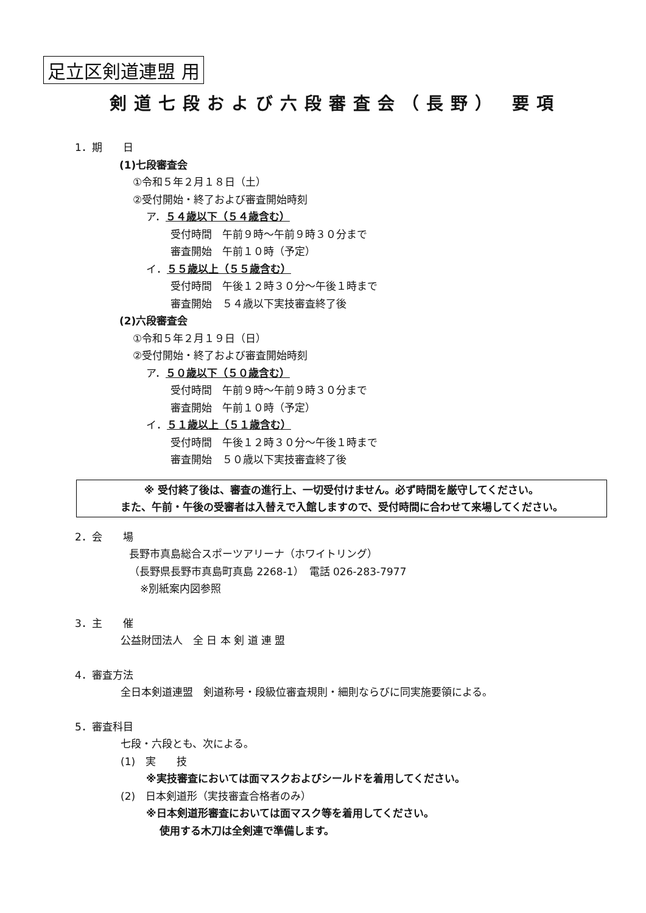足立区剣道連盟 用
剣道七段および六段審査会（長野） 要項
1．期　　日
(1)七段審査会
①令和５年２月１８日（土）
②受付開始・終了および審査開始時刻
ア．５４歳以下（５４歳含む）
受付時間　午前９時～午前９時３０分まで
審査開始　午前１０時（予定）
イ．５５歳以上（５５歳含む）
受付時間　午後１２時３０分～午後１時まで
審査開始　５４歳以下実技審査終了後
(2)六段審査会
①令和５年２月１９日（日）
②受付開始・終了および審査開始時刻
ア．５０歳以下（５０歳含む）
受付時間　午前９時～午前９時３０分まで
審査開始　午前１０時（予定）
イ．５１歳以上（５１歳含む）
受付時間　午後１２時３０分～午後１時まで
審査開始　５０歳以下実技審査終了後
※ 受付終了後は、審査の進行上、一切受付けません。必ず時間を厳守してください。
また、午前・午後の受審者は入替えで入館しますので、受付時間に合わせて来場してください。
2．会　　場
長野市真島総合スポーツアリーナ（ホワイトリング）
（長野県長野市真島町真島 2268-1）　電話 026-283-7977
※別紙案内図参照
3．主　　催
公益財団法人　全 日 本 剣 道 連 盟
4．審査方法
全日本剣道連盟　剣道称号・段級位審査規則・細則ならびに同実施要領による。
5．審査科目
七段・六段とも、次による。
(1)　実　　技
※実技審査においては面マスクおよびシールドを着用してください。
(2)　日本剣道形（実技審査合格者のみ）
※日本剣道形審査においては面マスク等を着用してください。
使用する木刀は全剣連で準備します。